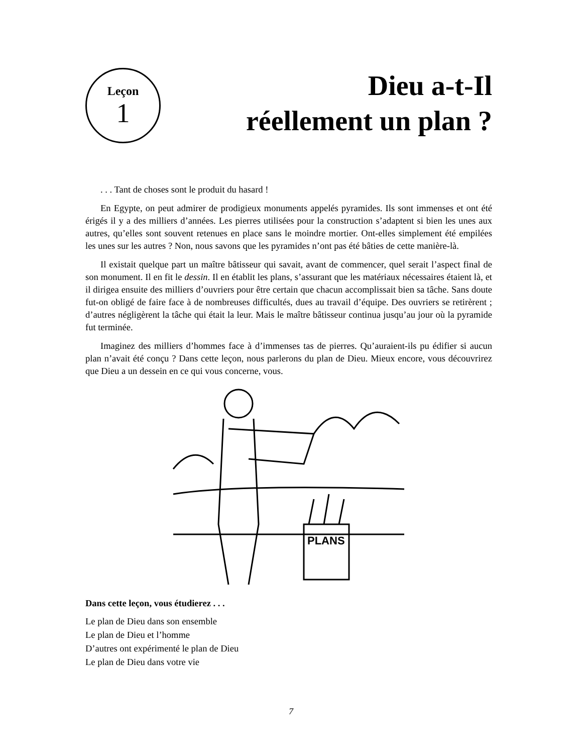Leçon
1
Dieu a-t-Il
réellement un plan ?
. . . Tant de choses sont le produit du hasard !
En Egypte, on peut admirer de prodigieux monuments appelés pyramides. Ils sont immenses et ont été érigés il y a des milliers d’années. Les pierres utilisées pour la construction s’adaptent si bien les unes aux autres, qu’elles sont souvent retenues en place sans le moindre mortier. Ont-elles simplement été empilées les unes sur les autres ? Non, nous savons que les pyramides n’ont pas été bâties de cette manière-là.
Il existait quelque part un maître bâtisseur qui savait, avant de commencer, quel serait l’aspect final de son monument. Il en fit le dessin. Il en établit les plans, s’assurant que les matériaux nécessaires étaient là, et il dirigea ensuite des milliers d’ouvriers pour être certain que chacun accomplissait bien sa tâche. Sans doute fut-on obligé de faire face à de nombreuses difficultés, dues au travail d’équipe. Des ouvriers se retirèrent ; d’autres négligèrent la tâche qui était la leur. Mais le maître bâtisseur continua jusqu’au jour où la pyramide fut terminée.
Imaginez des milliers d’hommes face à d’immenses tas de pierres. Qu’auraient-ils pu édifier si aucun plan n’avait été conçu ? Dans cette leçon, nous parlerons du plan de Dieu. Mieux encore, vous découvrirez que Dieu a un dessein en ce qui vous concerne, vous.
PLANS
Dans cette leçon, vous étudierez . . .
Le plan de Dieu dans son ensemble
Le plan de Dieu et l’homme
D’autres ont expérimenté le plan de Dieu
Le plan de Dieu dans votre vie
7